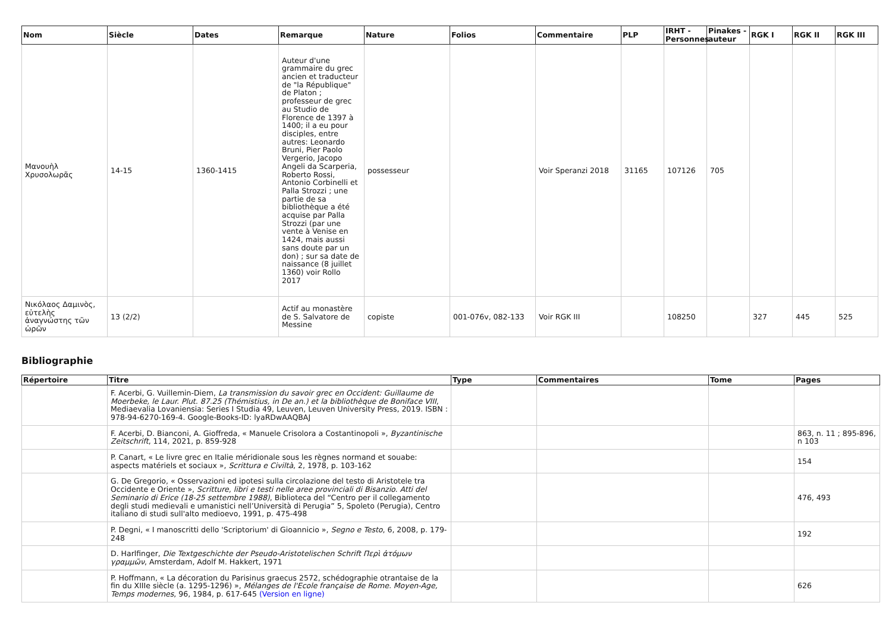| Nom | Siècle | Dates | Remarque | Nature | Folios | Commentaire | PLP | IRHT - Personnes | Pinakes - auteur | RGK I | RGK II | RGK III |
| --- | --- | --- | --- | --- | --- | --- | --- | --- | --- | --- | --- | --- |
| Μανουὴλ Χρυσολωρᾶς | 14-15 | 1360-1415 | Auteur d'une grammaire du grec ancien et traducteur de "la République" de Platon ; professeur de grec au Studio de Florence de 1397 à 1400; il a eu pour disciples, entre autres: Leonardo Bruni, Pier Paolo Vergerio, Jacopo Angeli da Scarperia, Roberto Rossi, Antonio Corbinelli et Palla Strozzi ; une partie de sa bibliothèque a été acquise par Palla Strozzi (par une vente à Venise en 1424, mais aussi sans doute par un don) ; sur sa date de naissance (8 juillet 1360) voir Rollo 2017 | possesseur | | Voir Speranzi 2018 | 31165 | 107126 | 705 | | | |
| Νικόλαος Δαμινὸς, εὐτελὴς ἀναγνώστης τῶν ὡρῶν | 13 (2/2) | | Actif au monastère de S. Salvatore de Messine | copiste | 001-076v, 082-133 | Voir RGK III | | 108250 | | 327 | 445 | 525 |
Bibliographie
| Répertoire | Titre | Type | Commentaires | Tome | Pages |
| --- | --- | --- | --- | --- | --- |
| | F. Acerbi, G. Vuillemin-Diem, La transmission du savoir grec en Occident: Guillaume de Moerbeke, le Laur. Plut. 87.25 (Thémistius, in De an.) et la bibliothèque de Boniface VIII , Mediaevalia Lovaniensia: Series I Studia 49, Leuven, Leuven University Press, 2019. ISBN : 978-94-6270-169-4. Google-Books-ID: lyaRDwAAQBAJ | | | | |
| | F. Acerbi, D. Bianconi, A. Gioffreda, « Manuele Crisolora a Costantinopoli », Byzantinische Zeitschrift , 114, 2021, p. 859-928 | | | | 863, n. 11 ; 895-896, n 103 |
| | P. Canart, « Le livre grec en Italie méridionale sous les règnes normand et souabe: aspects matériels et sociaux », Scrittura e Civiltà , 2, 1978, p. 103-162 | | | | 154 |
| | G. De Gregorio, « Osservazioni ed ipotesi sulla circolazione del testo di Aristotele tra Occidente e Oriente », Scritture, libri e testi nelle aree provinciali di Bisanzio. Atti del Seminario di Erice (18-25 settembre 1988) , Biblioteca del “Centro per il collegamento degli studi medievali e umanistici nell’Università di Perugia” 5, Spoleto (Perugia), Centro italiano di studi sull'alto medioevo, 1991, p. 475-498 | | | | 476, 493 |
| | P. Degni, « I manoscritti dello 'Scriptorium' di Gioannicio », Segno e Testo , 6, 2008, p. 179-248 | | | | 192 |
| | D. Harlfinger, Die Textgeschichte der Pseudo-Aristotelischen Schrift Περὶ ἀτόμων γραμμῶν , Amsterdam, Adolf M. Hakkert, 1971 | | | | |
| | P. Hoffmann, « La décoration du Parisinus graecus 2572, schédographie otrantaise de la fin du XIIIe siècle (a. 1295-1296) », Mélanges de l'Ecole française de Rome. Moyen-Age, Temps modernes , 96, 1984, p. 617-645 (Version en ligne) | | | | 626 |